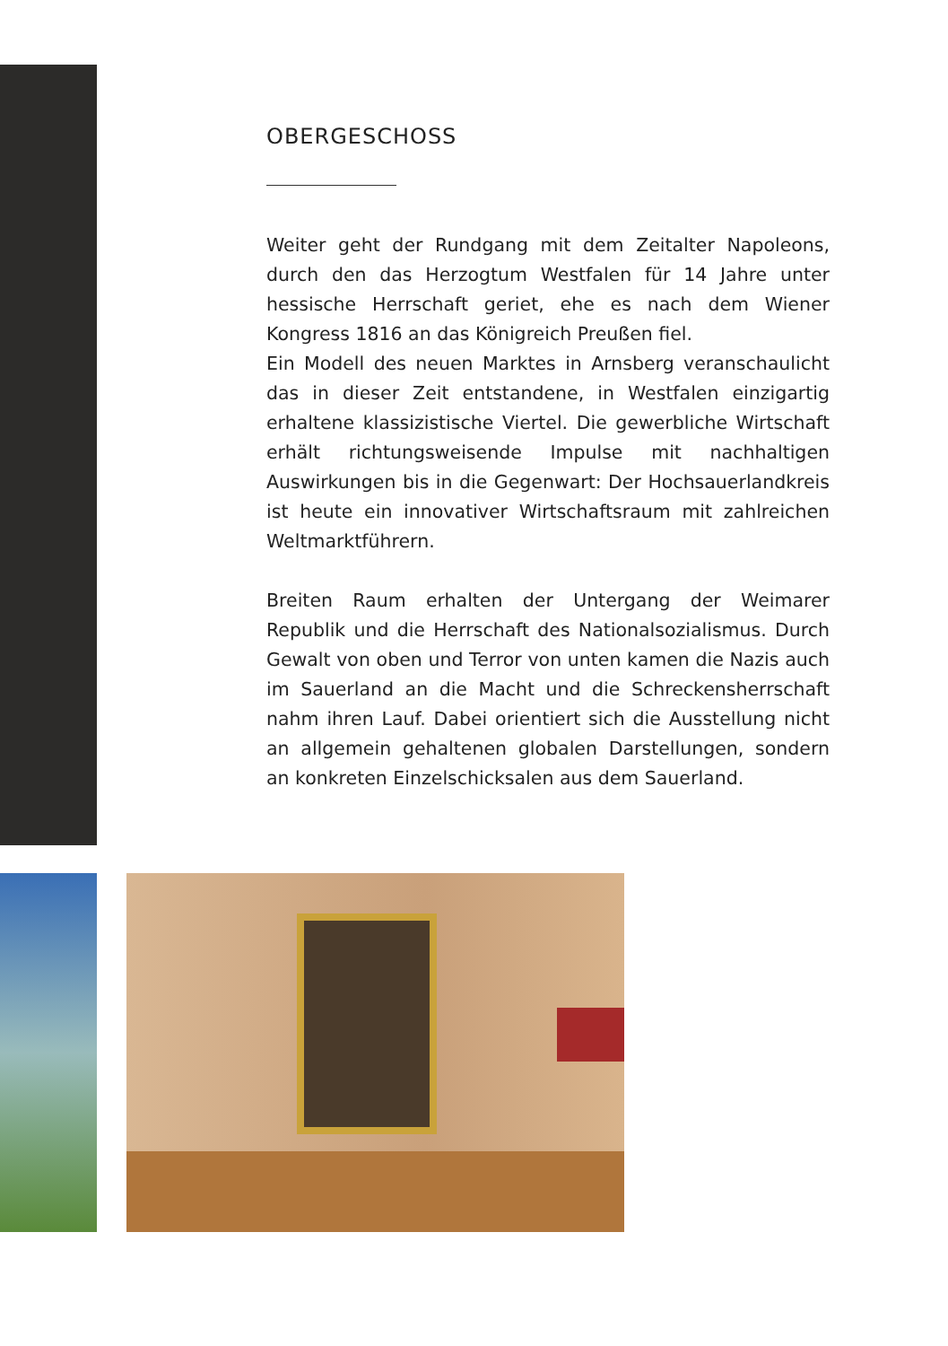OBERGESCHOSS
Weiter geht der Rundgang mit dem Zeitalter Napoleons, durch den das Herzogtum Westfalen für 14 Jahre unter hessische Herrschaft geriet, ehe es nach dem Wiener Kongress 1816 an das Königreich Preußen fiel.
Ein Modell des neuen Marktes in Arnsberg veranschaulicht das in dieser Zeit entstandene, in Westfalen einzigartig erhaltene klassizistische Viertel. Die gewerbliche Wirtschaft erhält richtungsweisende Impulse mit nachhaltigen Auswirkungen bis in die Gegenwart: Der Hochsauerlandkreis ist heute ein innovativer Wirtschaftsraum mit zahlreichen Weltmarktführern.
Breiten Raum erhalten der Untergang der Weimarer Republik und die Herrschaft des Nationalsozialismus. Durch Gewalt von oben und Terror von unten kamen die Nazis auch im Sauerland an die Macht und die Schreckensherrschaft nahm ihren Lauf. Dabei orientiert sich die Ausstellung nicht an allgemein gehaltenen globalen Darstellungen, sondern an konkreten Einzelschicksalen aus dem Sauerland.